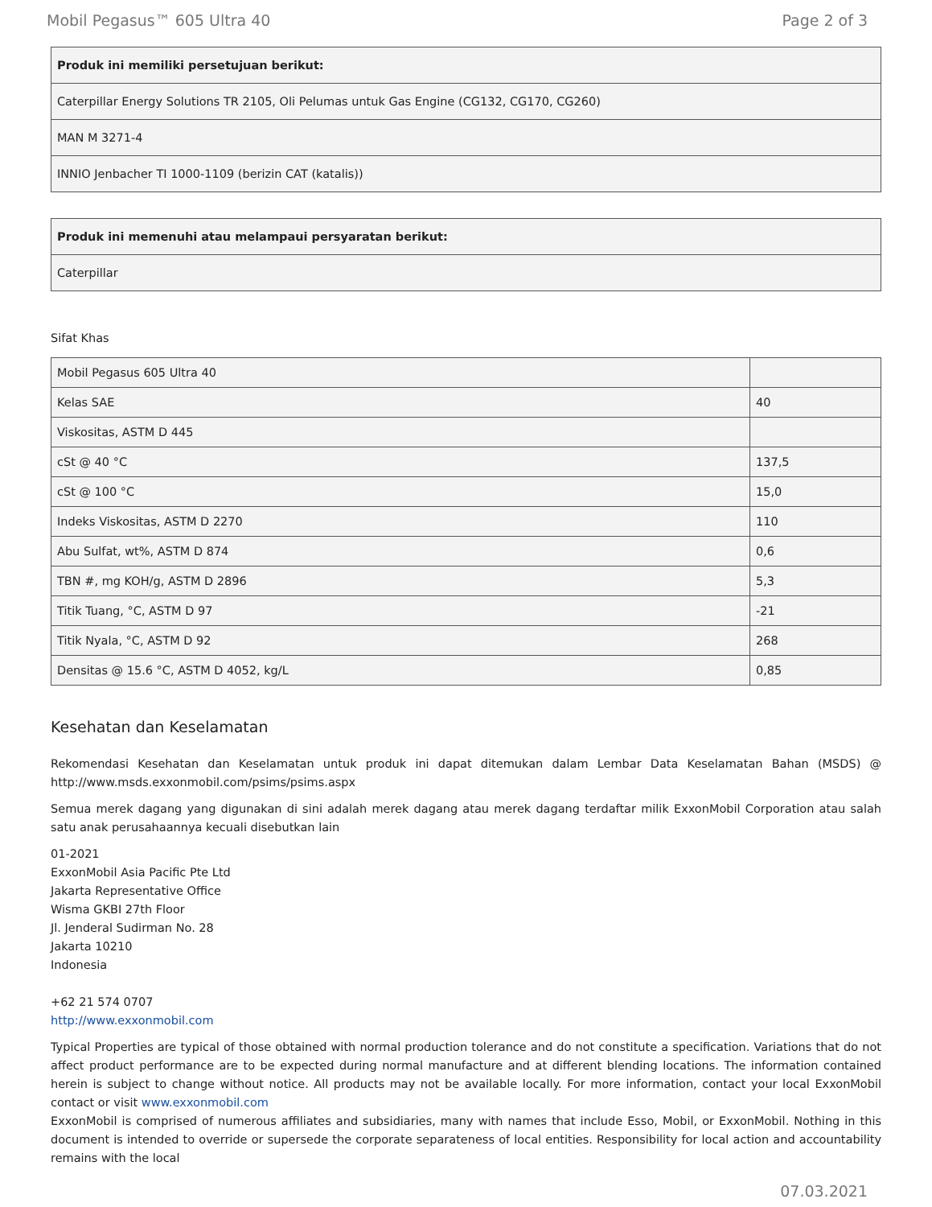Mobil Pegasus™ 605 Ultra 40 Page 2 of 3
| Produk ini memiliki persetujuan berikut: |
| --- |
| Caterpillar Energy Solutions TR 2105, Oli Pelumas untuk Gas Engine (CG132, CG170, CG260) |
| MAN M 3271-4 |
| INNIO Jenbacher TI 1000-1109 (berizin CAT (katalis)) |
| Produk ini memenuhi atau melampaui persyaratan berikut: |
| --- |
| Caterpillar |
Sifat Khas
| Mobil Pegasus 605 Ultra 40 | |
| Kelas SAE | 40 |
| Viskositas, ASTM D 445 | |
| cSt @ 40 °C | 137,5 |
| cSt @ 100 °C | 15,0 |
| Indeks Viskositas, ASTM D 2270 | 110 |
| Abu Sulfat, wt%, ASTM D 874 | 0,6 |
| TBN #, mg KOH/g, ASTM D 2896 | 5,3 |
| Titik Tuang, °C, ASTM D 97 | -21 |
| Titik Nyala, °C, ASTM D 92 | 268 |
| Densitas @ 15.6 °C, ASTM D 4052, kg/L | 0,85 |
Kesehatan dan Keselamatan
Rekomendasi Kesehatan dan Keselamatan untuk produk ini dapat ditemukan dalam Lembar Data Keselamatan Bahan (MSDS) @ http://www.msds.exxonmobil.com/psims/psims.aspx
Semua merek dagang yang digunakan di sini adalah merek dagang atau merek dagang terdaftar milik ExxonMobil Corporation atau salah satu anak perusahaannya kecuali disebutkan lain
01-2021
ExxonMobil Asia Pacific Pte Ltd
Jakarta Representative Office
Wisma GKBI 27th Floor
Jl. Jenderal Sudirman No. 28
Jakarta 10210
Indonesia
+62 21 574 0707
http://www.exxonmobil.com
Typical Properties are typical of those obtained with normal production tolerance and do not constitute a specification. Variations that do not affect product performance are to be expected during normal manufacture and at different blending locations. The information contained herein is subject to change without notice. All products may not be available locally. For more information, contact your local ExxonMobil contact or visit www.exxonmobil.com
ExxonMobil is comprised of numerous affiliates and subsidiaries, many with names that include Esso, Mobil, or ExxonMobil. Nothing in this document is intended to override or supersede the corporate separateness of local entities. Responsibility for local action and accountability remains with the local
07.03.2021